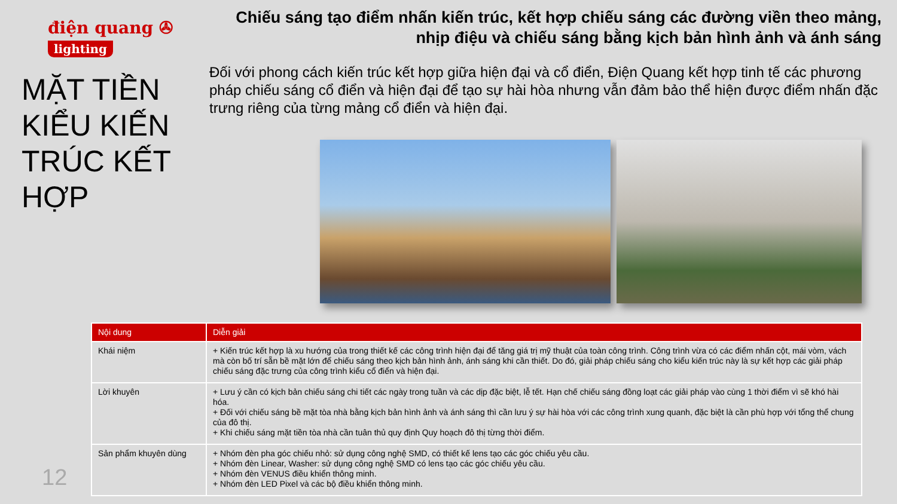điện quang ✇
lighting
MẶT TIỀN KIỂU KIẾN TRÚC KẾT HỢP
Chiếu sáng tạo điểm nhấn kiến trúc, kết hợp chiếu sáng các đường viền theo mảng, nhịp điệu và chiếu sáng bằng kịch bản hình ảnh và ánh sáng
Đối với phong cách kiến trúc kết hợp giữa hiện đại và cổ điển, Điện Quang kết hợp tinh tế các phương pháp chiếu sáng cổ điển và hiện đại để tạo sự hài hòa nhưng vẫn đảm bảo thể hiện được điểm nhấn đặc trưng riêng của từng mảng cổ điển và hiện đại.
12
| Nội dung | Diễn giải |
| --- | --- |
| Khái niệm | + Kiến trúc kết hợp là xu hướng của trong thiết kế các công trình hiện đại để tăng giá trị mỹ thuật của toàn công trình. Công trình vừa có các điểm nhấn cột, mái vòm, vách mà còn bố trí sẵn bề mặt lớn để chiếu sáng theo kịch bản hình ảnh, ánh sáng khi cần thiết. Do đó, giải pháp chiếu sáng cho kiểu kiến trúc này là sự kết hợp các giải pháp chiếu sáng đặc trưng của công trình kiểu cổ điển và hiện đại. |
| Lời khuyên | + Lưu ý cần có kịch bản chiếu sáng chi tiết các ngày trong tuần và các dịp đặc biệt, lễ tết. Hạn chế chiếu sáng đồng loạt các giải pháp vào cùng 1 thời điểm vì sẽ khó hài hóa. + Đối với chiếu sáng bề mặt tòa nhà bằng kịch bản hình ảnh và ánh sáng thì cần lưu ý sự hài hòa với các công trình xung quanh, đặc biệt là cần phù hợp với tổng thể chung của đô thị. + Khi chiếu sáng mặt tiền tòa nhà cần tuân thủ quy định Quy hoạch đô thị từng thời điểm. |
| Sản phẩm khuyên dùng | + Nhóm đèn pha góc chiếu nhỏ: sử dụng công nghệ SMD, có thiết kế lens tạo các góc chiếu yêu cầu. + Nhóm đèn Linear, Washer: sử dụng công nghệ SMD có lens tạo các góc chiếu yêu cầu. + Nhóm đèn VENUS điều khiển thông minh. + Nhóm đèn LED Pixel và các bộ điều khiển thông minh. |